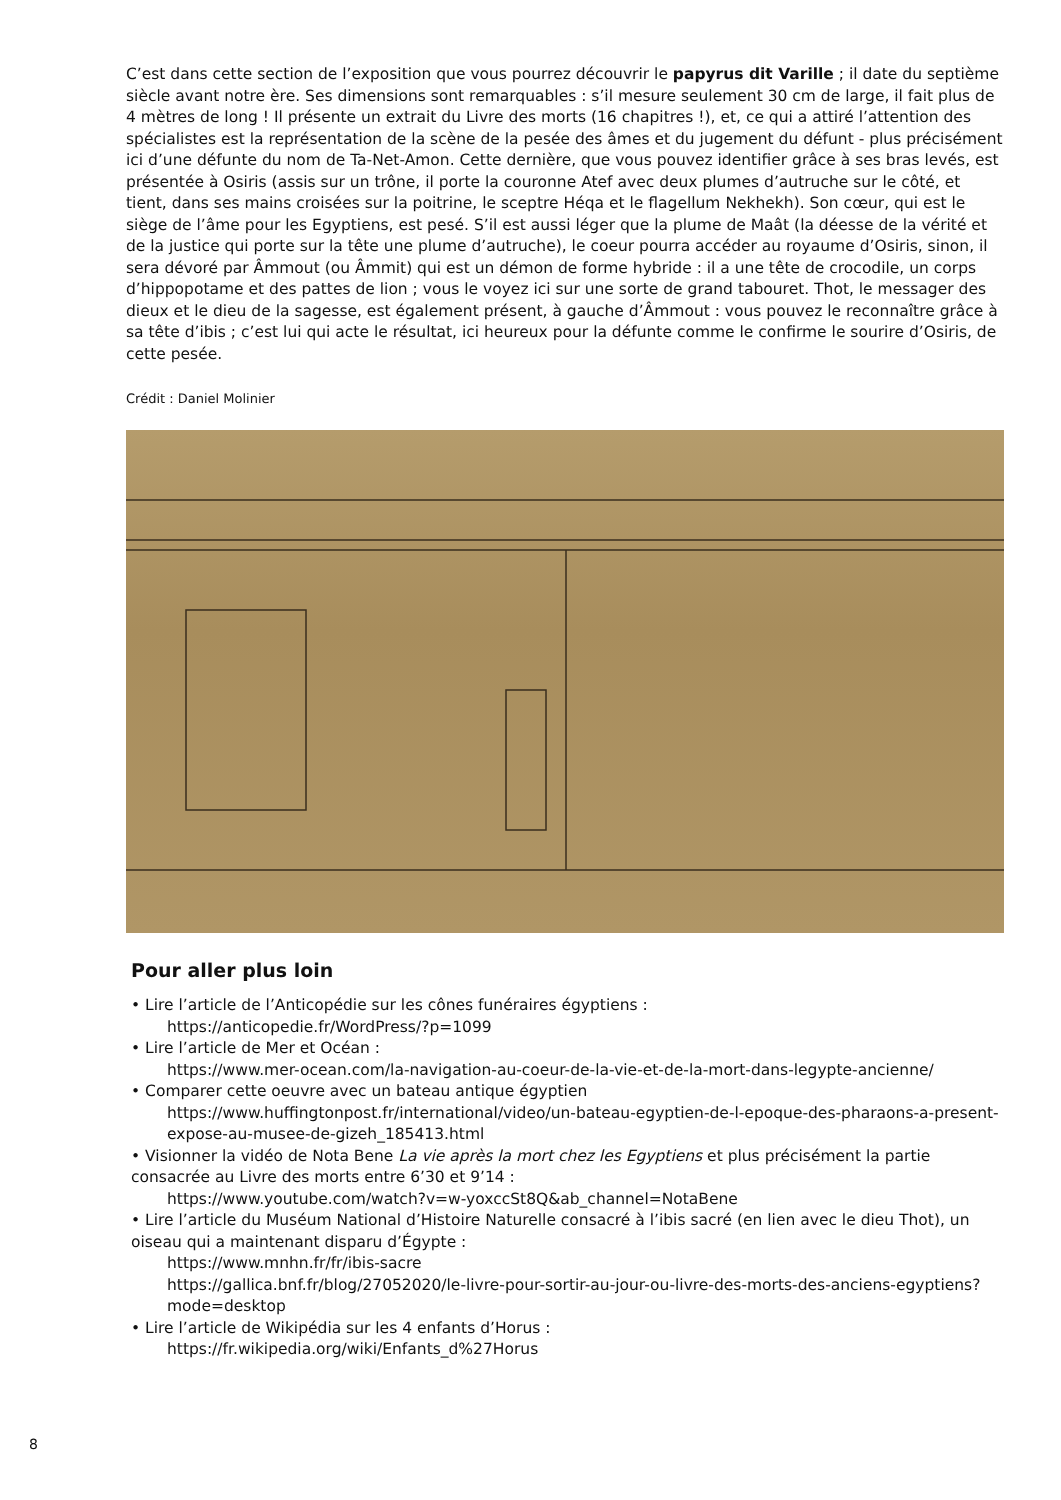C’est dans cette section de l’exposition que vous pourrez découvrir le papyrus dit Varille ; il date du septième siècle avant notre ère. Ses dimensions sont remarquables : s’il mesure seulement 30 cm de large, il fait plus de 4 mètres de long ! Il présente un extrait du Livre des morts (16 chapitres !), et, ce qui a attiré l’attention des spécialistes est la représentation de la scène de la pesée des âmes et du jugement du défunt - plus précisément ici d’une défunte du nom de Ta-Net-Amon. Cette dernière, que vous pouvez identifier grâce à ses bras levés, est présentée à Osiris (assis sur un trône, il porte la couronne Atef avec deux plumes d’autruche sur le côté, et tient, dans ses mains croisées sur la poitrine, le sceptre Héqa et le flagellum Nekhekh). Son cœur, qui est le siège de l’âme pour les Egyptiens, est pesé. S’il est aussi léger que la plume de Maât (la déesse de la vérité et de la justice qui porte sur la tête une plume d’autruche), le coeur pourra accéder au royaume d’Osiris, sinon, il sera dévoré par Âmmout (ou Âmmit) qui est un démon de forme hybride : il a une tête de crocodile, un corps d’hippopotame et des pattes de lion ; vous le voyez ici sur une sorte de grand tabouret. Thot, le messager des dieux et le dieu de la sagesse, est également présent, à gauche d’Âmmout : vous pouvez le reconnaître grâce à sa tête d’ibis ; c’est lui qui acte le résultat, ici heureux pour la défunte comme le confirme le sourire d’Osiris, de cette pesée.
Crédit : Daniel Molinier
Pour aller plus loin
• Lire l’article de l’Anticopédie sur les cônes funéraires égyptiens :
https://anticopedie.fr/WordPress/?p=1099
• Lire l’article de Mer et Océan :
https://www.mer-ocean.com/la-navigation-au-coeur-de-la-vie-et-de-la-mort-dans-legypte-ancienne/
• Comparer cette oeuvre avec un bateau antique égyptien
https://www.huffingtonpost.fr/international/video/un-bateau-egyptien-de-l-epoque-des-pharaons-a-present-expose-au-musee-de-gizeh_185413.html
• Visionner la vidéo de Nota Bene La vie après la mort chez les Egyptiens et plus précisément la partie consacrée au Livre des morts entre 6’30 et 9’14 :
https://www.youtube.com/watch?v=w-yoxccSt8Q&ab_channel=NotaBene
• Lire l’article du Muséum National d’Histoire Naturelle consacré à l’ibis sacré (en lien avec le dieu Thot), un oiseau qui a maintenant disparu d’Égypte :
https://www.mnhn.fr/fr/ibis-sacre
https://gallica.bnf.fr/blog/27052020/le-livre-pour-sortir-au-jour-ou-livre-des-morts-des-anciens-egyptiens?mode=desktop
• Lire l’article de Wikipédia sur les 4 enfants d’Horus :
https://fr.wikipedia.org/wiki/Enfants_d%27Horus
8